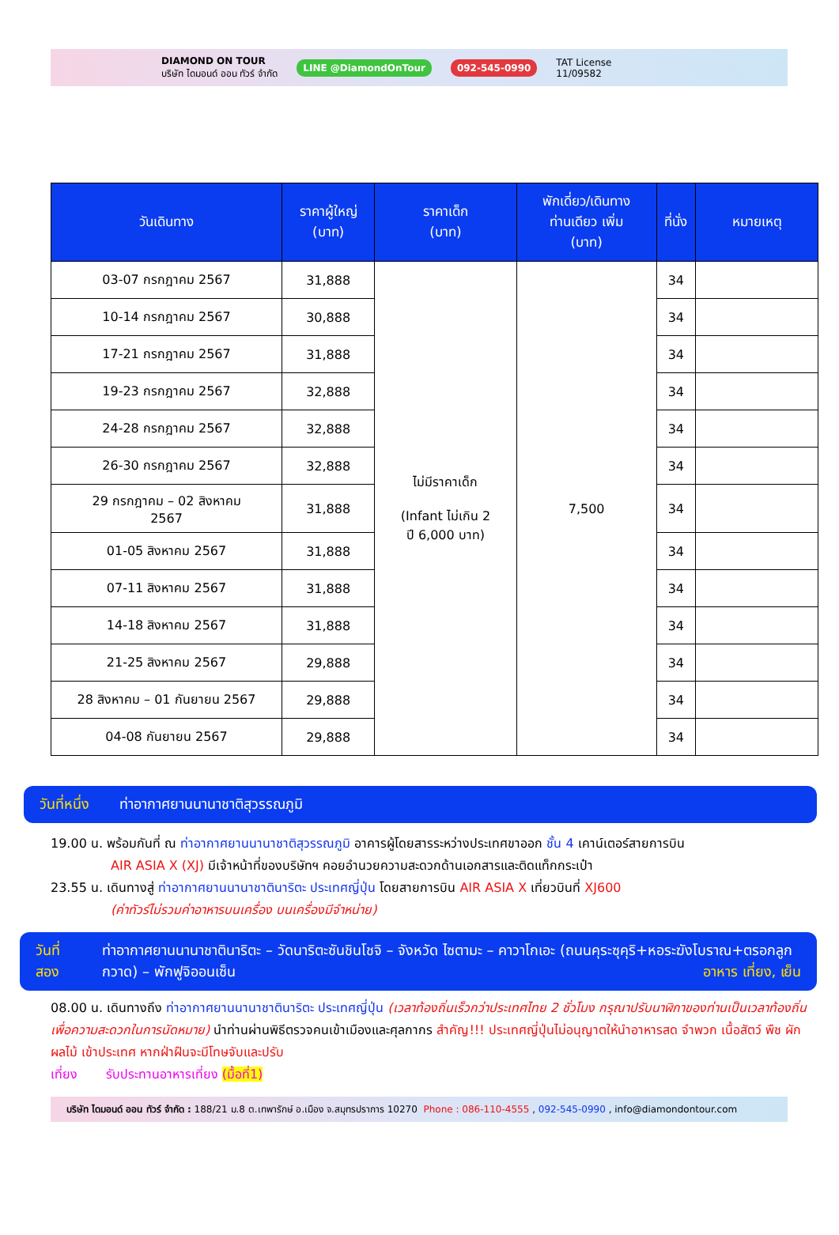DIAMOND ON TOUR
บริษัท ไดมอนด์ ออน ทัวร์ จำกัด LINE @DiamondOnTour 092-545-0990 TAT License
11/09582
| วันเดินทาง | ราคาผู้ใหญ่ (บาท) | ราคาเด็ก (บาท) | พักเดี่ยว/เดินทาง ท่านเดียว เพิ่ม (บาท) | ที่นั่ง | หมายเหตุ |
| --- | --- | --- | --- | --- | --- |
| 03-07 กรกฎาคม 2567 | 31,888 | ไม่มีราคาเด็ก (Infant ไม่เกิน 2 ปี 6,000 บาท) | 7,500 | 34 | |
| 10-14 กรกฎาคม 2567 | 30,888 | | | 34 | |
| 17-21 กรกฎาคม 2567 | 31,888 | | | 34 | |
| 19-23 กรกฎาคม 2567 | 32,888 | | | 34 | |
| 24-28 กรกฎาคม 2567 | 32,888 | | | 34 | |
| 26-30 กรกฎาคม 2567 | 32,888 | | | 34 | |
| 29 กรกฎาคม – 02 สิงหาคม 2567 | 31,888 | | | 34 | |
| 01-05 สิงหาคม 2567 | 31,888 | | | 34 | |
| 07-11 สิงหาคม 2567 | 31,888 | | | 34 | |
| 14-18 สิงหาคม 2567 | 31,888 | | | 34 | |
| 21-25 สิงหาคม 2567 | 29,888 | | | 34 | |
| 28 สิงหาคม – 01 กันยายน 2567 | 29,888 | | | 34 | |
| 04-08 กันยายน 2567 | 29,888 | | | 34 | |
วันที่หนึ่ง ท่าอากาศยานนานาชาติสุวรรณภูมิ
19.00 น. พร้อมกันที่ ณ ท่าอากาศยานนานาชาติสุวรรณภูมิ อาคารผู้โดยสารระหว่างประเทศขาออก ชั้น 4 เคาน์เตอร์สายการบิน
AIR ASIA X (XJ) มีเจ้าหน้าที่ของบริษัทฯ คอยอำนวยความสะดวกด้านเอกสารและติดแท็กกระเป๋า
23.55 น. เดินทางสู่ ท่าอากาศยานนานาชาตินาริตะ ประเทศญี่ปุ่น โดยสายการบิน AIR ASIA X เที่ยวบินที่ XJ600
(ค่าทัวร์ไม่รวมค่าอาหารบนเครื่อง บนเครื่องมีจำหน่าย)
วันที่สอง ท่าอากาศยานนานาชาตินาริตะ – วัดนาริตะซันชินโชจิ – จังหวัด ไซตามะ – คาวาโกเอะ (ถนนคุระซุคุริ+หอระฆังโบราณ+ตรอกลูกกวาด) – พักฟูจิออนเซ็น อาหาร เที่ยง, เย็น
08.00 น. เดินทางถึง ท่าอากาศยานนานาชาตินาริตะ ประเทศญี่ปุ่น (เวลาท้องถิ่นเร็วกว่าประเทศไทย 2 ชั่วโมง กรุณาปรับนาฬิกาของท่านเป็นเวลาท้องถิ่น เพื่อความสะดวกในการนัดหมาย) นำท่านผ่านพิธีตรวจคนเข้าเมืองและศุลกากร สำคัญ!!! ประเทศญี่ปุ่นไม่อนุญาตให้นำอาหารสด จำพวก เนื้อสัตว์ พืช ผัก ผลไม้ เข้าประเทศ หากฝ่าฝืนจะมีโทษจับและปรับ
เที่ยง รับประทานอาหารเที่ยง (มื้อที่1)
บริษัท ไดมอนด์ ออน ทัวร์ จำกัด : 188/21 ม.8 ต.เทพารักษ์ อ.เมือง จ.สมุทรปราการ 10270 Phone : 086-110-4555 , 092-545-0990 , info@diamondontour.com